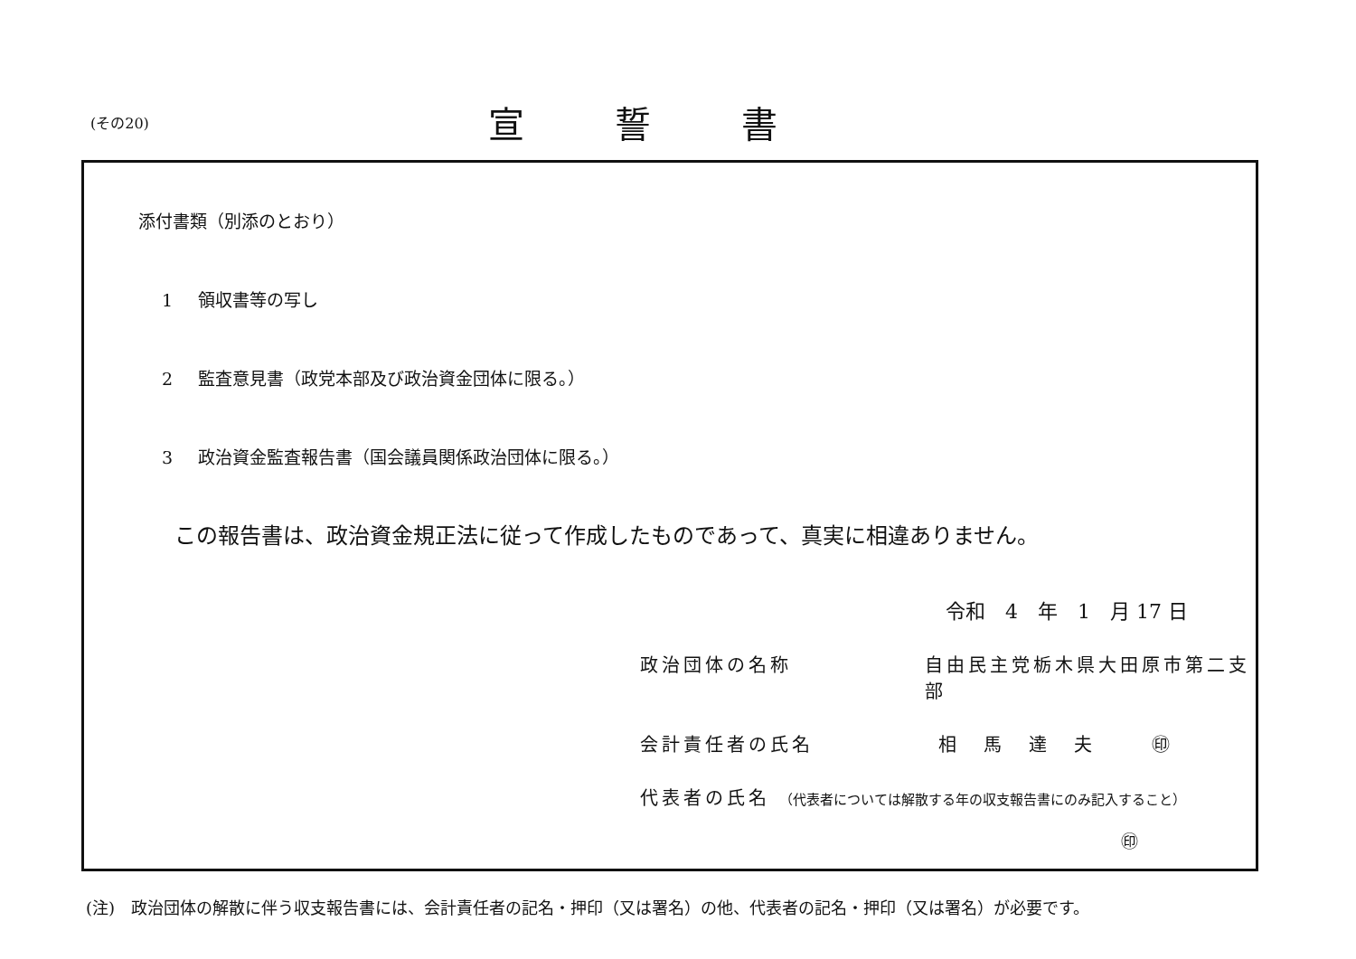(その20)
宣誓書
添付書類（別添のとおり）
1 領収書等の写し
2 監査意見書（政党本部及び政治資金団体に限る。）
3 政治資金監査報告書（国会議員関係政治団体に限る。）
この報告書は、政治資金規正法に従って作成したものであって、真実に相違ありません。
令和　4　年　1　月 17 日
政治団体の名称 自由民主党栃木県大田原市第二支部
会計責任者の氏名 相馬達夫 ㊞
代表者の氏名 （代表者については解散する年の収支報告書にのみ記入すること）
㊞
(注)　政治団体の解散に伴う収支報告書には、会計責任者の記名・押印（又は署名）の他、代表者の記名・押印（又は署名）が必要です。